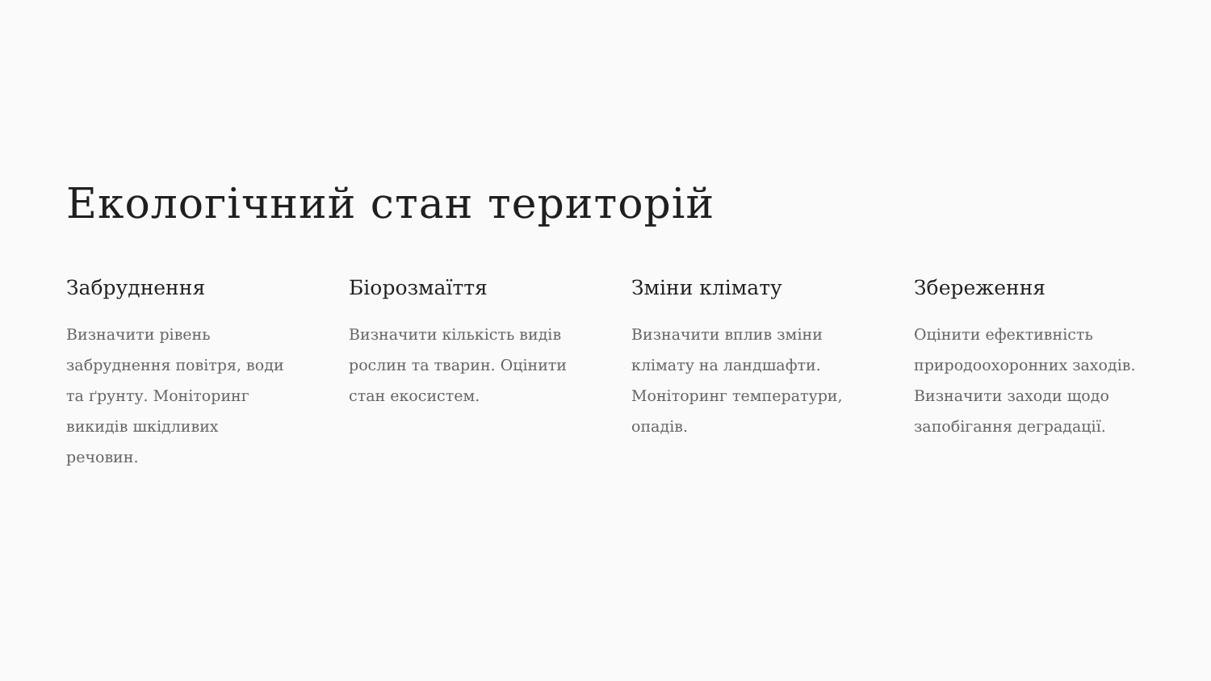Екологічний стан територій
Забруднення
Визначити рівень забруднення повітря, води та ґрунту. Моніторинг викидів шкідливих речовин.
Біорозмаїття
Визначити кількість видів рослин та тварин. Оцінити стан екосистем.
Зміни клімату
Визначити вплив зміни клімату на ландшафти. Моніторинг температури, опадів.
Збереження
Оцінити ефективність природоохоронних заходів. Визначити заходи щодо запобігання деградації.